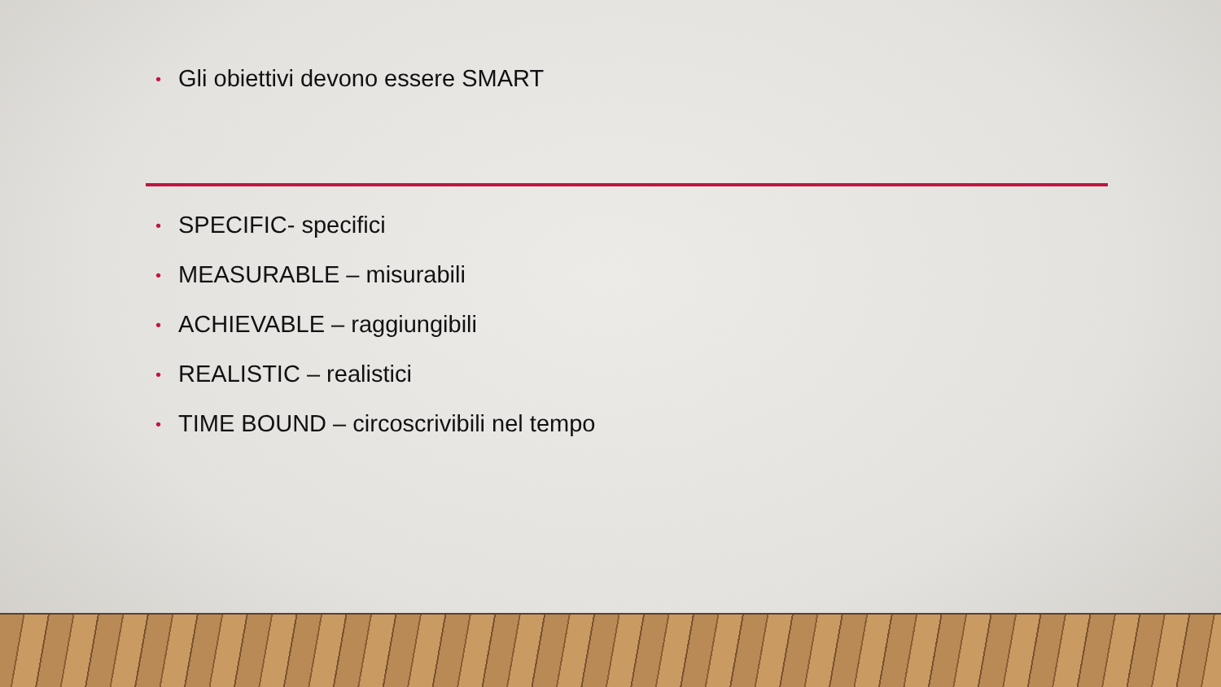• Gli obiettivi devono essere SMART
• SPECIFIC- specifici
• MEASURABLE – misurabili
• ACHIEVABLE – raggiungibili
• REALISTIC – realistici
• TIME BOUND – circoscrivibili nel tempo